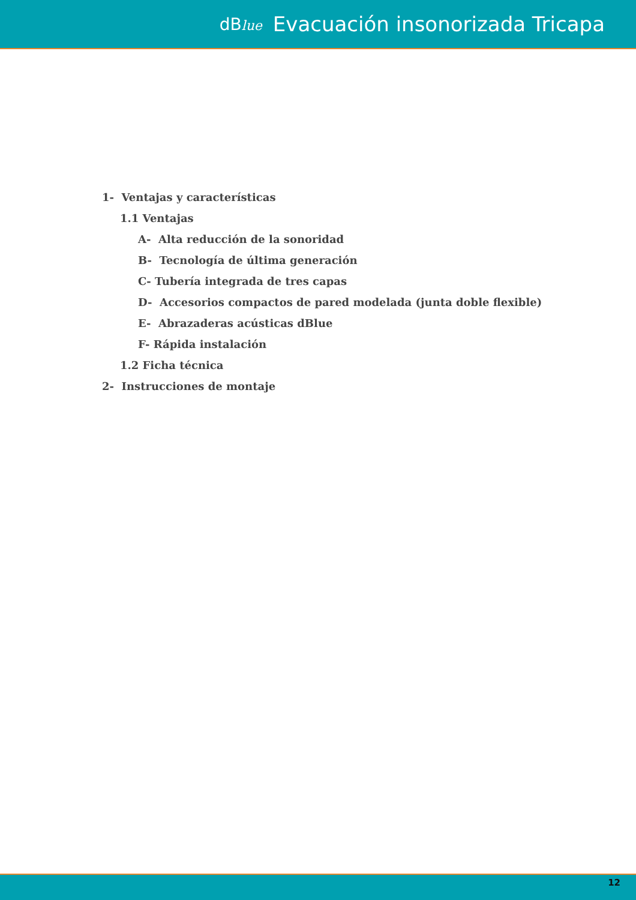dBlue Evacuación insonorizada Tricapa
1- Ventajas y características
1.1 Ventajas
A- Alta reducción de la sonoridad
B- Tecnología de última generación
C- Tubería integrada de tres capas
D- Accesorios compactos de pared modelada (junta doble flexible)
E- Abrazaderas acústicas dBlue
F- Rápida instalación
1.2 Ficha técnica
2- Instrucciones de montaje
12